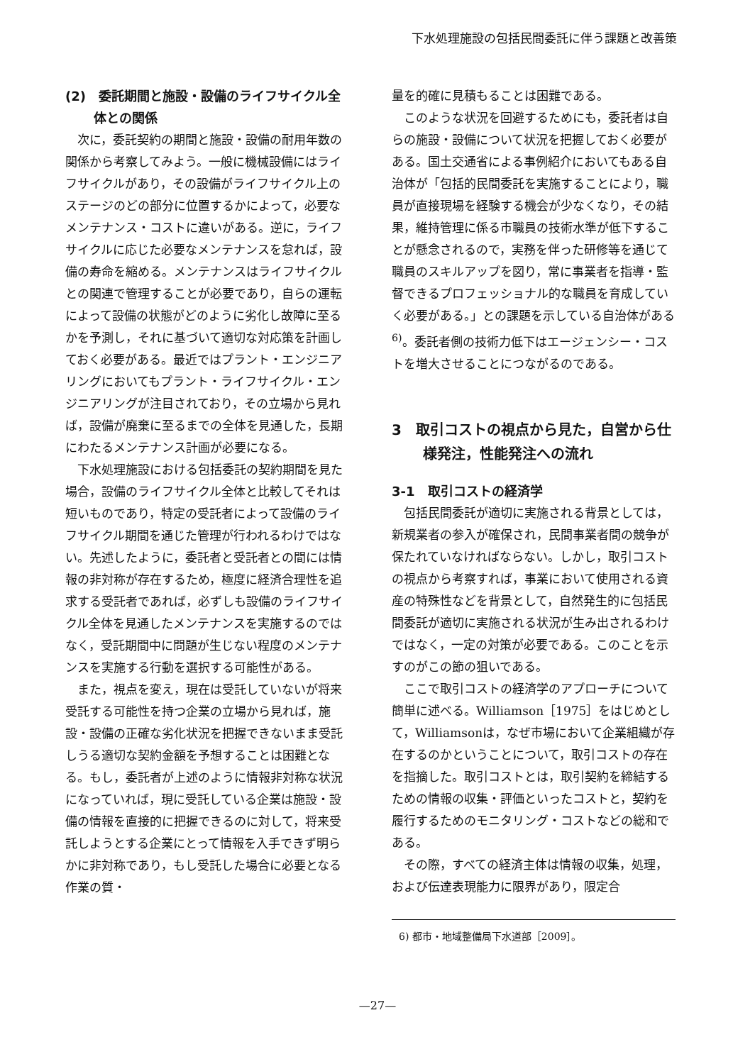下水処理施設の包括民間委託に伴う課題と改善策
(2)　委託期間と施設・設備のライフサイクル全体との関係
次に，委託契約の期間と施設・設備の耐用年数の関係から考察してみよう。一般に機械設備にはライフサイクルがあり，その設備がライフサイクル上のステージのどの部分に位置するかによって，必要なメンテナンス・コストに違いがある。逆に，ライフサイクルに応じた必要なメンテナンスを怠れば，設備の寿命を縮める。メンテナンスはライフサイクルとの関連で管理することが必要であり，自らの運転によって設備の状態がどのように劣化し故障に至るかを予測し，それに基づいて適切な対応策を計画しておく必要がある。最近ではプラント・エンジニアリングにおいてもプラント・ライフサイクル・エンジニアリングが注目されており，その立場から見れば，設備が廃棄に至るまでの全体を見通した，長期にわたるメンテナンス計画が必要になる。
下水処理施設における包括委託の契約期間を見た場合，設備のライフサイクル全体と比較してそれは短いものであり，特定の受託者によって設備のライフサイクル期間を通じた管理が行われるわけではない。先述したように，委託者と受託者との間には情報の非対称が存在するため，極度に経済合理性を追求する受託者であれば，必ずしも設備のライフサイクル全体を見通したメンテナンスを実施するのではなく，受託期間中に問題が生じない程度のメンテナンスを実施する行動を選択する可能性がある。
また，視点を変え，現在は受託していないが将来受託する可能性を持つ企業の立場から見れば，施設・設備の正確な劣化状況を把握できないまま受託しうる適切な契約金額を予想することは困難となる。もし，委託者が上述のように情報非対称な状況になっていれば，現に受託している企業は施設・設備の情報を直接的に把握できるのに対して，将来受託しようとする企業にとって情報を入手できず明らかに非対称であり，もし受託した場合に必要となる作業の質・
量を的確に見積もることは困難である。
このような状況を回避するためにも，委託者は自らの施設・設備について状況を把握しておく必要がある。国土交通省による事例紹介においてもある自治体が「包括的民間委託を実施することにより，職員が直接現場を経験する機会が少なくなり，その結果，維持管理に係る市職員の技術水準が低下することが懸念されるので，実務を伴った研修等を通じて職員のスキルアップを図り，常に事業者を指導・監督できるプロフェッショナル的な職員を育成していく必要がある。」との課題を示している自治体がある<sup>6)</sup>。委託者側の技術力低下はエージェンシー・コストを増大させることにつながるのである。
3　取引コストの視点から見た，自営から仕様発注，性能発注への流れ
3-1　取引コストの経済学
包括民間委託が適切に実施される背景としては，新規業者の参入が確保され，民間事業者間の競争が保たれていなければならない。しかし，取引コストの視点から考察すれば，事業において使用される資産の特殊性などを背景として，自然発生的に包括民間委託が適切に実施される状況が生み出されるわけではなく，一定の対策が必要である。このことを示すのがこの節の狙いである。
ここで取引コストの経済学のアプローチについて簡単に述べる。Williamson［1975］をはじめとして，Williamsonは，なぜ市場において企業組織が存在するのかということについて，取引コストの存在を指摘した。取引コストとは，取引契約を締結するための情報の収集・評価といったコストと，契約を履行するためのモニタリング・コストなどの総和である。
その際，すべての経済主体は情報の収集，処理，および伝達表現能力に限界があり，限定合
6) 都市・地域整備局下水道部［2009］。
—27—